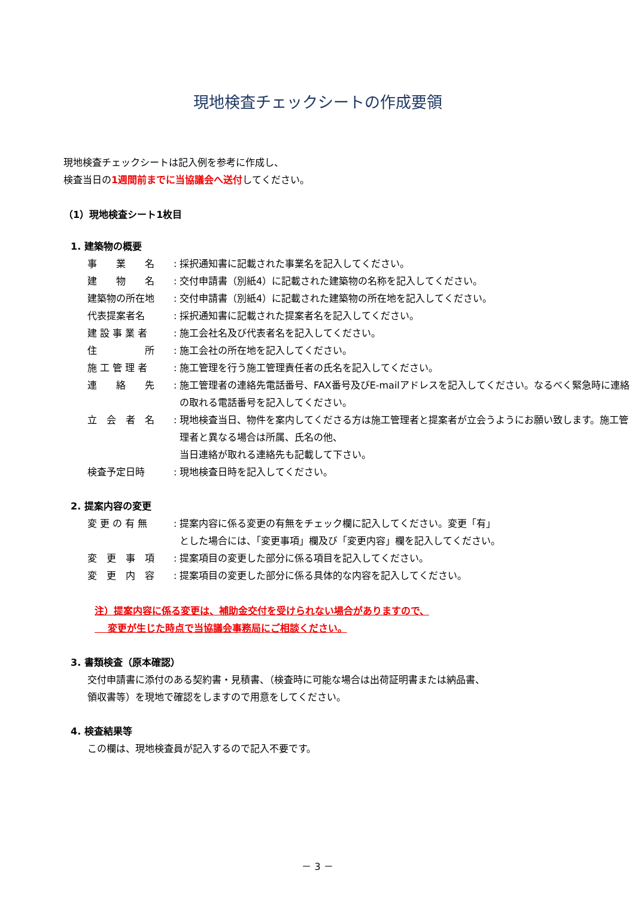現地検査チェックシートの作成要領
現地検査チェックシートは記入例を参考に作成し、
検査当日の1週間前までに当協議会へ送付してください。
（1）現地検査シート1枚目
1. 建築物の概要
| 事 業 名 | : | 採択通知書に記載された事業名を記入してください。 |
| 建 物 名 | : | 交付申請書（別紙4）に記載された建築物の名称を記入してください。 |
| 建築物の所在地 | : | 交付申請書（別紙4）に記載された建築物の所在地を記入してください。 |
| 代表提案者名 | : | 採択通知書に記載された提案者名を記入してください。 |
| 建 設 事 業 者 | : | 施工会社名及び代表者名を記入してください。 |
| 住 所 | : | 施工会社の所在地を記入してください。 |
| 施 工 管 理 者 | : | 施工管理を行う施工管理責任者の氏名を記入してください。 |
| 連 絡 先 | : | 施工管理者の連絡先電話番号、FAX番号及びE-mailアドレスを記入してください。なるべく緊急時に連絡の取れる電話番号を記入してください。 |
| 立 会 者 名 | : | 現地検査当日、物件を案内してくださる方は施工管理者と提案者が立会うようにお願い致します。施工管理者と異なる場合は所属、氏名の他、 当日連絡が取れる連絡先も記載して下さい。 |
| 検査予定日時 | : | 現地検査日時を記入してください。 |
2. 提案内容の変更
| 変 更 の 有 無 | : | 提案内容に係る変更の有無をチェック欄に記入してください。変更「有」 とした場合には、「変更事項」欄及び「変更内容」欄を記入してください。 |
| 変 更 事 項 | : | 提案項目の変更した部分に係る項目を記入してください。 |
| 変 更 内 容 | : | 提案項目の変更した部分に係る具体的な内容を記入してください。 |
注）提案内容に係る変更は、補助金交付を受けられない場合がありますので、
　 変更が生じた時点で当協議会事務局にご相談ください。
3. 書類検査（原本確認）
交付申請書に添付のある契約書・見積書、（検査時に可能な場合は出荷証明書または納品書、
領収書等）を現地で確認をしますので用意をしてください。
4. 検査結果等
この欄は、現地検査員が記入するので記入不要です。
－ 3 －